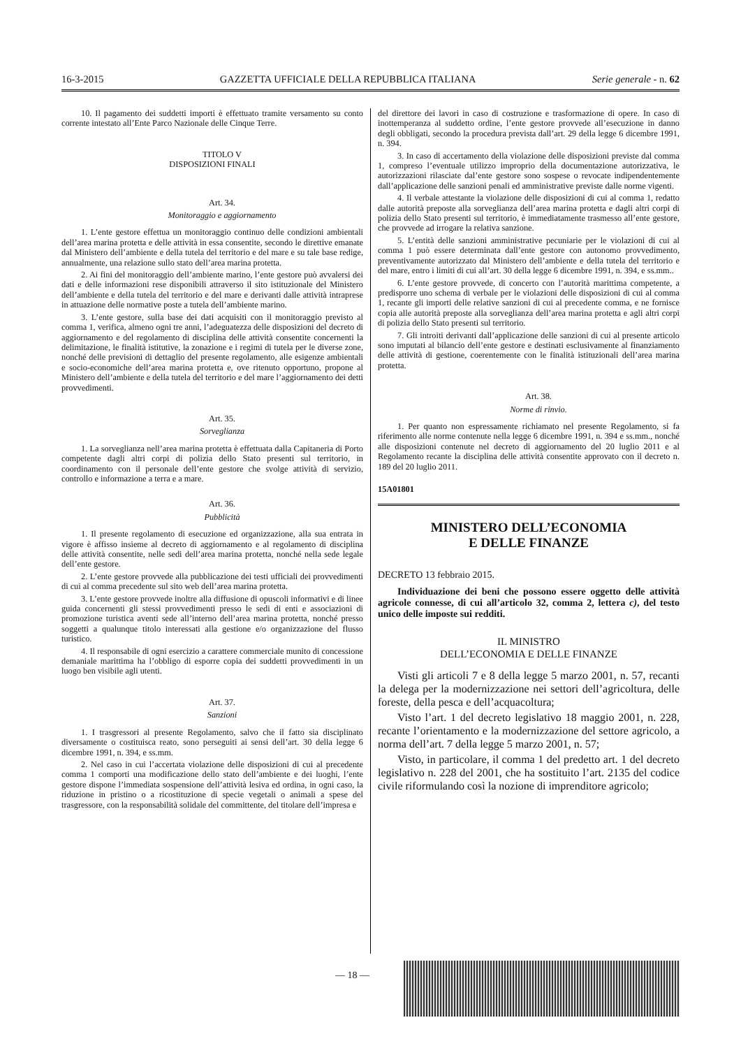16-3-2015 GAZZETTA UFFICIALE DELLA REPUBBLICA ITALIANA Serie generale - n. 62
10. Il pagamento dei suddetti importi è effettuato tramite versamento su conto corrente intestato all’Ente Parco Nazionale delle Cinque Terre.
TITOLO V
DISPOSIZIONI FINALI
Art. 34.
Monitoraggio e aggiornamento
1. L’ente gestore effettua un monitoraggio continuo delle condizioni ambientali dell’area marina protetta e delle attività in essa consentite, secondo le direttive emanate dal Ministero dell’ambiente e della tutela del territorio e del mare e su tale base redige, annualmente, una relazione sullo stato dell’area marina protetta.
2. Ai fini del monitoraggio dell’ambiente marino, l’ente gestore può avvalersi dei dati e delle informazioni rese disponibili attraverso il sito istituzionale del Ministero dell’ambiente e della tutela del territorio e del mare e derivanti dalle attività intraprese in attuazione delle normative poste a tutela dell’ambiente marino.
3. L’ente gestore, sulla base dei dati acquisiti con il monitoraggio previsto al comma 1, verifica, almeno ogni tre anni, l’adeguatezza delle disposizioni del decreto di aggiornamento e del regolamento di disciplina delle attività consentite concernenti la delimitazione, le finalità istitutive, la zonazione e i regimi di tutela per le diverse zone, nonché delle previsioni di dettaglio del presente regolamento, alle esigenze ambientali e socio-economiche dell’area marina protetta e, ove ritenuto opportuno, propone al Ministero dell’ambiente e della tutela del territorio e del mare l’aggiornamento dei detti provvedimenti.
Art. 35.
Sorveglianza
1. La sorveglianza nell’area marina protetta è effettuata dalla Capitaneria di Porto competente dagli altri corpi di polizia dello Stato presenti sul territorio, in coordinamento con il personale dell’ente gestore che svolge attività di servizio, controllo e informazione a terra e a mare.
Art. 36.
Pubblicità
1. Il presente regolamento di esecuzione ed organizzazione, alla sua entrata in vigore è affisso insieme al decreto di aggiornamento e al regolamento di disciplina delle attività consentite, nelle sedi dell’area marina protetta, nonché nella sede legale dell’ente gestore.
2. L’ente gestore provvede alla pubblicazione dei testi ufficiali dei provvedimenti di cui al comma precedente sul sito web dell’area marina protetta.
3. L’ente gestore provvede inoltre alla diffusione di opuscoli informativi e di linee guida concernenti gli stessi provvedimenti presso le sedi di enti e associazioni di promozione turistica aventi sede all’interno dell’area marina protetta, nonché presso soggetti a qualunque titolo interessati alla gestione e/o organizzazione del flusso turistico.
4. Il responsabile di ogni esercizio a carattere commerciale munito di concessione demaniale marittima ha l’obbligo di esporre copia dei suddetti provvedimenti in un luogo ben visibile agli utenti.
Art. 37.
Sanzioni
1. I trasgressori al presente Regolamento, salvo che il fatto sia disciplinato diversamente o costituisca reato, sono perseguiti ai sensi dell’art. 30 della legge 6 dicembre 1991, n. 394, e ss.mm.
2. Nel caso in cui l’accertata violazione delle disposizioni di cui al precedente comma 1 comporti una modificazione dello stato dell’ambiente e dei luoghi, l’ente gestore dispone l’immediata sospensione dell’attività lesiva ed ordina, in ogni caso, la riduzione in pristino o a ricostituzione di specie vegetali o animali a spese del trasgressore, con la responsabilità solidale del committente, del titolare dell’impresa e
del direttore dei lavori in caso di costruzione e trasformazione di opere. In caso di inottemperanza al suddetto ordine, l’ente gestore provvede all’esecuzione in danno degli obbligati, secondo la procedura prevista dall’art. 29 della legge 6 dicembre 1991, n. 394.
3. In caso di accertamento della violazione delle disposizioni previste dal comma 1, compreso l’eventuale utilizzo improprio della documentazione autorizzativa, le autorizzazioni rilasciate dal’ente gestore sono sospese o revocate indipendentemente dall’applicazione delle sanzioni penali ed amministrative previste dalle norme vigenti.
4. Il verbale attestante la violazione delle disposizioni di cui al comma 1, redatto dalle autorità preposte alla sorveglianza dell’area marina protetta e dagli altri corpi di polizia dello Stato presenti sul territorio, è immediatamente trasmesso all’ente gestore, che provvede ad irrogare la relativa sanzione.
5. L’entità delle sanzioni amministrative pecuniarie per le violazioni di cui al comma 1 può essere determinata dall’ente gestore con autonomo provvedimento, preventivamente autorizzato dal Ministero dell’ambiente e della tutela del territorio e del mare, entro i limiti di cui all’art. 30 della legge 6 dicembre 1991, n. 394, e ss.mm..
6. L’ente gestore provvede, di concerto con l’autorità marittima competente, a predisporre uno schema di verbale per le violazioni delle disposizioni di cui al comma 1, recante gli importi delle relative sanzioni di cui al precedente comma, e ne fornisce copia alle autorità preposte alla sorveglianza dell’area marina protetta e agli altri corpi di polizia dello Stato presenti sul territorio.
7. Gli introiti derivanti dall’applicazione delle sanzioni di cui al presente articolo sono imputati al bilancio dell’ente gestore e destinati esclusivamente al finanziamento delle attività di gestione, coerentemente con le finalità istituzionali dell’area marina protetta.
Art. 38.
Norme di rinvio.
1. Per quanto non espressamente richiamato nel presente Regolamento, si fa riferimento alle norme contenute nella legge 6 dicembre 1991, n. 394 e ss.mm., nonché alle disposizioni contenute nel decreto di aggiornamento del 20 luglio 2011 e al Regolamento recante la disciplina delle attività consentite approvato con il decreto n. 189 del 20 luglio 2011.
15A01801
MINISTERO DELL’ECONOMIA
E DELLE FINANZE
DECRETO 13 febbraio 2015.
Individuazione dei beni che possono essere oggetto delle attività agricole connesse, di cui all’articolo 32, comma 2, lettera c), del testo unico delle imposte sui redditi.
IL MINISTRO
DELL’ECONOMIA E DELLE FINANZE
Visti gli articoli 7 e 8 della legge 5 marzo 2001, n. 57, recanti la delega per la modernizzazione nei settori dell’agricoltura, delle foreste, della pesca e dell’acquacoltura;
Visto l’art. 1 del decreto legislativo 18 maggio 2001, n. 228, recante l’orientamento e la modernizzazione del settore agricolo, a norma dell’art. 7 della legge 5 marzo 2001, n. 57;
Visto, in particolare, il comma 1 del predetto art. 1 del decreto legislativo n. 228 del 2001, che ha sostituito l’art. 2135 del codice civile riformulando così la nozione di imprenditore agricolo;
— 18 —